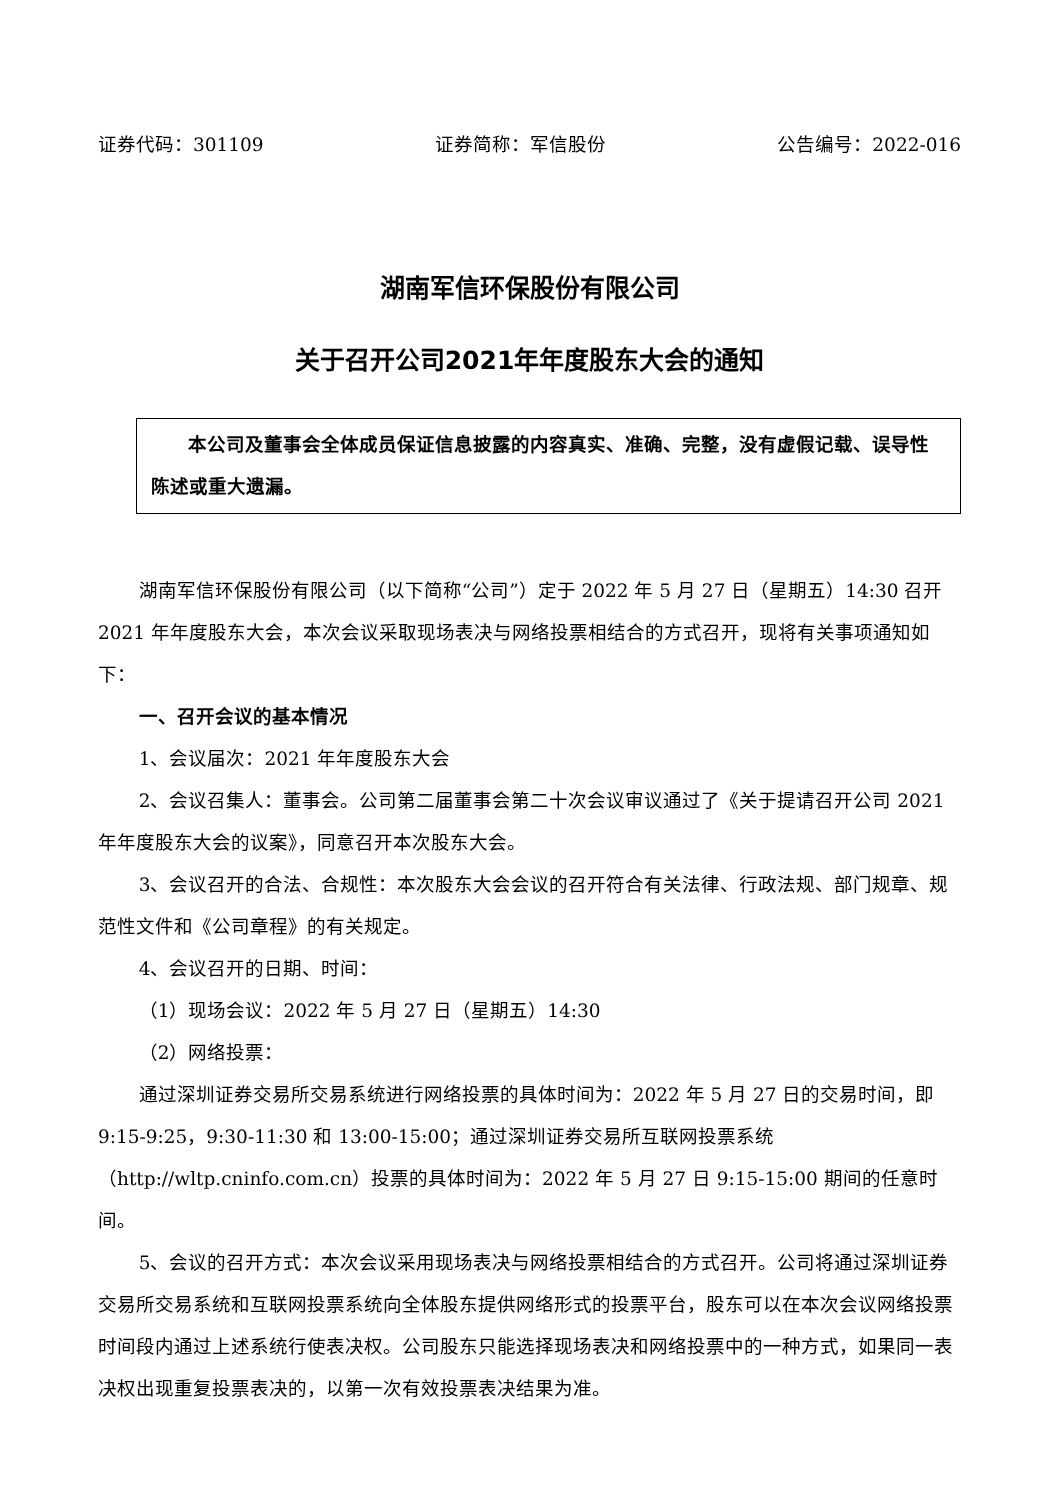证券代码：301109 证券简称：军信股份 公告编号：2022-016
湖南军信环保股份有限公司
关于召开公司2021年年度股东大会的通知
本公司及董事会全体成员保证信息披露的内容真实、准确、完整，没有虚假记载、误导性陈述或重大遗漏。
湖南军信环保股份有限公司（以下简称“公司”）定于 2022 年 5 月 27 日（星期五）14:30 召开 2021 年年度股东大会，本次会议采取现场表决与网络投票相结合的方式召开，现将有关事项通知如下：
一、召开会议的基本情况
1、会议届次：2021 年年度股东大会
2、会议召集人：董事会。公司第二届董事会第二十次会议审议通过了《关于提请召开公司 2021 年年度股东大会的议案》，同意召开本次股东大会。
3、会议召开的合法、合规性：本次股东大会会议的召开符合有关法律、行政法规、部门规章、规范性文件和《公司章程》的有关规定。
4、会议召开的日期、时间：
（1）现场会议：2022 年 5 月 27 日（星期五）14:30
（2）网络投票：
通过深圳证券交易所交易系统进行网络投票的具体时间为：2022 年 5 月 27 日的交易时间，即 9:15-9:25，9:30-11:30 和 13:00-15:00；通过深圳证券交易所互联网投票系统（http://wltp.cninfo.com.cn）投票的具体时间为：2022 年 5 月 27 日 9:15-15:00 期间的任意时间。
5、会议的召开方式：本次会议采用现场表决与网络投票相结合的方式召开。公司将通过深圳证券交易所交易系统和互联网投票系统向全体股东提供网络形式的投票平台，股东可以在本次会议网络投票时间段内通过上述系统行使表决权。公司股东只能选择现场表决和网络投票中的一种方式，如果同一表决权出现重复投票表决的，以第一次有效投票表决结果为准。